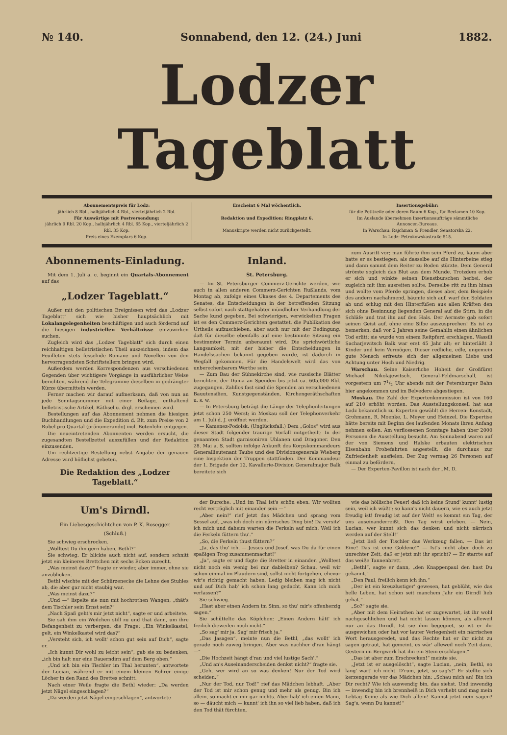№ 140. Sonnabend, den 12. (24.) Juni 1882.
Lodzer Tageblatt
Abonnementspreis für Lodz:
jährlich 8 Rbl., halbjährlich 4 Rbl., vierteljährlich 2 Rbl.
Für Auswärtige mit Postversendung:
jährlich 9 Rbl. 20 Kop., halbjährlich 4 Rbl. 65 Kop., vierteljährlich 2 Rbl. 35 Kop.
Preis eines Exemplars 6 Kop.
Erscheint 6 Mal wöchentlich.
Redaktion und Expedition: Ringplatz 6.
Manuskripte werden nicht zurückgestellt.
Insertionsgebühr:
für die Petitzeile oder deren Raum 6 Kop., für Reclamen 10 Kop.
Im Auslande übernehmen Insertionsaufträge sämmtliche Annoncen-Bureaus.
In Warschau: Rajchman & Frendler, Senatorska 22.
In Lodz: Petrokowskastraße 515.
Abonnements-Einladung.
Mit dem 1. Juli a. c. beginnt ein Quartals-Abonnement auf das
„Lodzer Tageblatt.“
Außer mit den politischen Ereignissen wird das „Lodzer Tageblatt“ sich wie bisher hauptsächlich mit Lokalangelegenheiten beschäftigen und auch fördernd auf die hiesigen industriellen Verhältnisse einzuwirken suchen.
Zugleich wird das „Lodzer Tageblatt“ sich durch einen reichhaltigen belletristischen Theil auszeichnen, indem das Feuilleton stets fesselnde Romane und Novellen von den hervorragendsten Schriftstellern bringen wird.
Außerdem werden Korrespondenzen aus verschiedenen Gegenden über wichtigere Vorgänge in ausführlicher Weise berichten, während die Telegramme dieselben in gedrängter Kürze übermitteln werden.
Ferner machen wir darauf aufmerksam, daß von nun an jede Sonntagsnummer mit einer Beilage, enthaltend belletristische Artikel, Räthsel u. drgl. erscheinen wird.
Bestellungen auf das Abonnement nehmen die hiesigen Buchhandlungen und die Expedition d. Blt. zum Preise von 2 Rubel pro Quartal (pränumerando) incl. Botenlohn entgegen.
Die neueintretenden Abonnenten werden ersucht, die zugesandten Bestellzettel auszufüllen und der Redaktion einzusenden.
Um rechtzeitige Bestellung nebst Angabe der genauen Adresse wird höflichst gebeten.
Die Redaktion des „Lodzer Tageblatt.“
Inland.
St. Petersburg.
— Im St. Petersburger Commerz-Gerichte werden, wie auch in allen anderen Commerz-Gerichten Rußlands, vom Montag ab, zufolge eines Ukases des 4. Departements des Senates, die Entscheidungen in der betreffenden Sitzung selbst sofort nach stattgehabter mündlicher Verhandlung der Sache kund gegeben. Bei schwierigen, verwickelten Fragen ist es den Commerz-Gerichten gestattet, die Publikation des Urtheils aufzuschieben, aber auch nur mit der Bedingung, daß für dieselbe ebenfalls auf eine bestimmte Sitzung ein bestimmter Termin anberaumt wird. Die sprichwörtliche Langsamkeit, mit der bisher die Entscheidungen in Handelssachen bekannt gegeben wurde, ist dadurch in Wegfall gekommen. Für die Handelswelt wird das von unberechenbarem Werthe sein.
— Zum Bau der Sühnekirche sind, wie russische Blätter berichten, der Duma an Spenden bis jetzt ca. 605,000 Rbl. zugegangen. Zahllos fast sind die Spenden an verschiedenen Bauutensilien, Kunstgegenständen, Kirchengeräthschaften u. s. w.
— In Petersburg beträgt die Länge der Telephonleitungen jetzt schon 250 Werst; in Moskau soll der Telephonverkehr am 1. Juli d. J. eröffnet werden.
— Kamenez-Podolsk. (Unglücksfall.) Dem „Golos“ wird aus dieser Stadt folgender traurige Vorfall mitgetheilt: In der genannten Stadt garnisoniren Uhlanen und Dragoner. Den 28. Mai a. S. sollten infolge Ankunft des Korpskommandeurs Generallieutenant Taube und des Divisionsgenerals Wieberg eine Inspektion der Truppen stattfinden. Der Kommandeur der 1. Brigade der 12. Kavallerie-Division Generalmajor Balk bereitete sich
zum Ausritt vor; man führte ihm sein Pferd zu, kaum aber hatte er es bestiegen, als dasselbe auf die Hinterbeine stieg und dann sammt dem Reiter zu Boden stürzte. Dem General strömte sogleich das Blut aus dem Munde. Trotzdem erhob er sich und winkte seinen Dienstburschen herbei, der zugleich mit ihm ausreiten sollte. Derselbe ritt zu ihm hinan und wollte vom Pferde springen, dieses aber, dem Beispiele des andern nachahmend, bäumte sich auf, warf den Soldaten ab und schlug mit den Hinterfüßen aus allen Kräften den sich ohne Besinnung liegenden General auf die Stirn, in die Schläfe und trat ihn auf den Hals. Der Aermste gab sofort seinen Geist auf, ohne eine Silbe auszusprechen! Es ist zu bemerken, daß vor 2 Jahren seine Gemahlin einen ähnlichen Tod erlitt: sie wurde von einem Reitpferd erschlagen. Wassili Sacharjewitsch Balk war erst 45 Jahr alt; er hinterläßt 3 Kinder und kein Vermögen. Dieser redliche, edle, ungemein gute Mensch erfreute sich der allgemeinen Liebe und Achtung unter Hoch und Niedrig.
Warschau. Seine Kaiserliche Hoheit der Großfürst Michael Nikolajewitsch, General-Feldmarschall, ist vorgestern um 71/2 Uhr abends mit der Petersburger Bahn hier angekommen und im Belvedere abgestiegen.
Moskau. Die Zahl der Expertenkommission ist von 160 auf 210 erhöht worden. Das Ausstellungskonseil hat aus Lodz bekanntlich zu Experten gewählt die Herren: Konstadt, Grohmann, R. Moenke, L. Meyer und Heinzel. Die Expertise hätte bereits mit Beginn des laufenden Monats ihren Anfang nehmen sollen. Am verflossenen Sonntage haben über 2000 Personen die Ausstellung besucht. Am Sonnabend waren auf der von Siemens und Halske erbauten elektrischen Eisenbahn Probefahrten angestellt, die durchaus zur Zufriedenheit ausfielen. Der Zug vermag 26 Personen auf einmal zu befördern.
— Der Experten-Pavillon ist nach der „M. D.
Um's Dirndl.
Ein Liebesgeschichtchen von P. K. Rosegger.
(Schluß.)
Sie schwieg erschrocken.
„Wolltest Du ihn gern haben, Bethl?“
Sie schwieg. Er blickte auch nicht auf, sondern schnitt jetzt ein kleineres Brettchen mit sechs Ecken zurecht.
„Was meinst dazu?“ fragte er wieder, aber immer, ohne sie anzublicken.
Bethl wischte mit der Schürzenecke die Lehne des Stuhles ab, die aber gar nicht staubig war.
„Was meinst dazu?“
„Und —“ lispelte sie nun mit hochrothen Wangen, „thät's dem Tischler sein Ernst sein?“
„Nach Spaß geht's mir jetzt nicht“, sagte er und arbeitete.
Sie sah ihm ein Weilchen still zu und that dann, um ihre Befangenheit zu verbergen, die Frage: „Ein Winkelkastel, gelt, ein Winkelkastel wird das?“
„Versteht sich, ich wollt' schon gut sein auf Dich“, sagte er.
„Ich kunnt Dir wohl zu leicht sein“, gab sie zu bedenken, „ich bin halt nur eine Bauerndirn auf dem Berg oben.“
„Und ich bin ein Tischler im Thal herunten“, antwortete der Lucian, während er mit einem kleinen Bohrer einige Löcher in den Rand des Brettes schnitt.
Nach einer Weile fragte die Bethl wieder: „Da werden jetzt Nägel eingeschlagen?“
„Da werden jetzt Nägel eingeschlagen“, antwortete
der Bursche. „Und im Thal ist's schön eben. Wir wollten recht verträglich mit einander sein —“
„Aber nein!“ rief jetzt das Mädchen und sprang vom Sessel auf, „was ich doch ein närrisches Ding bin! Da versitz' ich mich und daheim warten die Ferkeln auf mich. Weil ich die Ferkeln füttern thu'.“
„So, die Ferkeln thust füttern?“
„Ja, das thu' ich. — Jesses und Josef, was Du da für einen spaßigen Trog zusammenmachst!“
„Ja“, sagte er und fügte die Bretter in einander. „Wolltest nicht noch ein wenig bei mir dableiben? Schau, weil wir schon einmal im Plaudern sind, sollst nicht fortgehen, ehevor wir's richtig gemacht haben. Ledig bleiben mag ich nicht und auf Dich hab' ich schon lang gedacht. Kann ich mich verlassen?“
Sie schwieg.
„Hast aber einen Andern im Sinn, so thu' mir's offenherzig sagen.“
Sie schüttelte das Köpfchen: „Einen Andern hätt' ich freilich dieweilen noch nicht.“
„So sag' mir ja. Sag' mir frisch ja.“
„Das Jasagen“, meinte nun die Bethl, „das wollt' ich gerade noch zuweg bringen. Aber was nachher d'ran hängt —“
„Die Hochzeit hängt d'ran und viel lustige Sach'.“
„Und an's Auseinanderscheiden denkst nicht?“ fragte sie.
„Geh, wer wird an so was denken! Nur der Tod wird scheiden.“
„Nur der Tod, nur Tod!“ rief das Mädchen lebhaft. „Aber der Tod ist mir schon genug und mehr als genug. Bin ich allein, so macht er mir gar nichts. Aber hab' ich einen Mann, so — däucht mich — kunnt' ich ihn so viel lieb haben, daß ich den Tod thät fürchten,
wie das höllische Feuer! daß ich keine Stund' kunnt' lustig sein, weil ich wüßt': so kann's nicht dauern, wie es auch jetzt freudig ist! freudig ist auf der Welt! es kommt ein Tag, der uns auseinanderreißt. Den Tag wirst erleben. — Nein, Lucian, wer kunnt sich das denken und nicht närrisch werden auf der Stell!“
„Jetzt ließ der Tischler das Werkzeug fallen. — Das ist Eine! Das ist eine Goldene!“ — Ist's nicht aber doch zu unrechter Zeit, daß er jetzt mit ihr spricht? — Er starrte auf das weiße Tannenbrett.
„Bethl“, sagte er dann, „den Knappenpaul den hast Du gekannt.“
„Den Paul, freilich kenn ich ihn.“
„Der ist ein kreuzlustiger' gewesen, hat geblüht, wie das helle Leben, hat schon seit manchem Jahr ein Dirndl lieb gehat.“
„So?“ sagte sie.
„Aber mit dem Heirathen hat er zugewartet, ist ihr wohl nachgeschlichen und hat nicht lassen können, als alleweil nur an das Dirndl. Ist sie ihm begegnet, so ist er ihr ausgewichen oder hat vor lauter Verlegenheit ein närrisches Wort herausgeredet, und das Rechte hat er ihr nicht zu sagen getraut, hat gemeint, es wär' alleweil noch Zeit dazu. Gestern im Bergwerk hat ihn ein Stein erschlagen.“
„Das ist aber zum Erschrecken!“ meinte sie.
„Jetzt ist er ausgelöscht“, sagte Lucian, „nein, Bethl, so lang' wart' ich nicht. D'rum, jetzt, so sag's!“ Er stellte sich kerzengerade vor das Mädchen hin: „Schau mich an! Bin ich Dir recht? Wie ich auswendig bin, das siehst. Und inwendig — inwendig bin ich brennheiß in Dich verliebt und mag mein Lebtag Keine als wie Dich allein! Kannst jetzt nein sagen? Sag's, wenn Du kannst!“